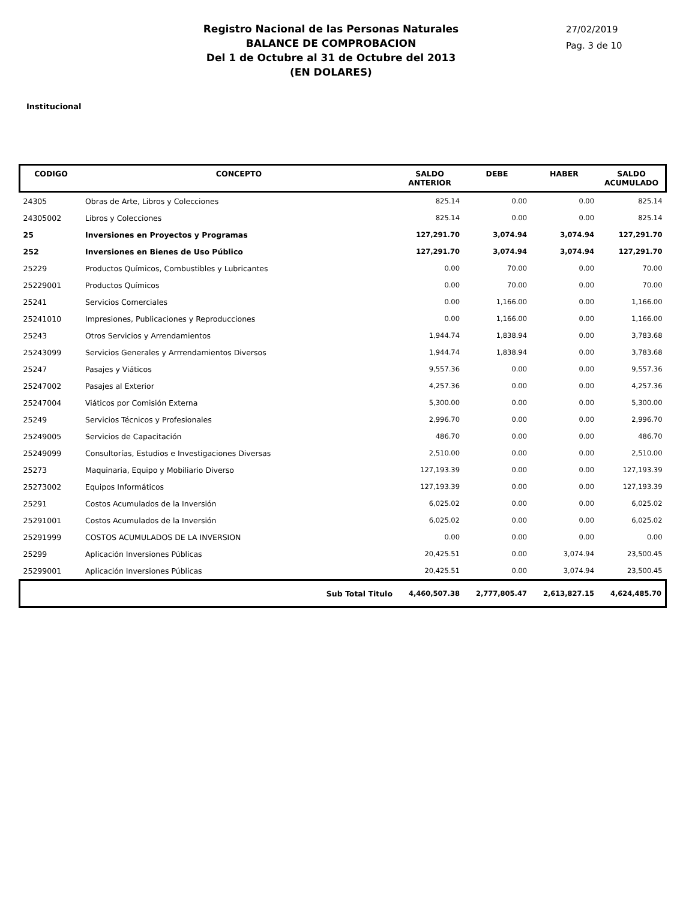Registro Nacional de las Personas Naturales
BALANCE DE COMPROBACION
Del 1 de Octubre al 31 de Octubre del 2013
(EN DOLARES)
27/02/2019
Pag. 3 de 10
Institucional
| CODIGO | CONCEPTO | SALDO ANTERIOR | DEBE | HABER | SALDO ACUMULADO |
| --- | --- | --- | --- | --- | --- |
| 24305 | Obras de Arte, Libros y Colecciones | 825.14 | 0.00 | 0.00 | 825.14 |
| 24305002 | Libros y Colecciones | 825.14 | 0.00 | 0.00 | 825.14 |
| 25 | Inversiones en Proyectos y Programas | 127,291.70 | 3,074.94 | 3,074.94 | 127,291.70 |
| 252 | Inversiones en Bienes de Uso Público | 127,291.70 | 3,074.94 | 3,074.94 | 127,291.70 |
| 25229 | Productos Químicos, Combustibles y Lubricantes | 0.00 | 70.00 | 0.00 | 70.00 |
| 25229001 | Productos Químicos | 0.00 | 70.00 | 0.00 | 70.00 |
| 25241 | Servicios Comerciales | 0.00 | 1,166.00 | 0.00 | 1,166.00 |
| 25241010 | Impresiones, Publicaciones y Reproducciones | 0.00 | 1,166.00 | 0.00 | 1,166.00 |
| 25243 | Otros Servicios y Arrendamientos | 1,944.74 | 1,838.94 | 0.00 | 3,783.68 |
| 25243099 | Servicios Generales y Arrrendamientos Diversos | 1,944.74 | 1,838.94 | 0.00 | 3,783.68 |
| 25247 | Pasajes y Viáticos | 9,557.36 | 0.00 | 0.00 | 9,557.36 |
| 25247002 | Pasajes al Exterior | 4,257.36 | 0.00 | 0.00 | 4,257.36 |
| 25247004 | Viáticos por Comisión Externa | 5,300.00 | 0.00 | 0.00 | 5,300.00 |
| 25249 | Servicios Técnicos y Profesionales | 2,996.70 | 0.00 | 0.00 | 2,996.70 |
| 25249005 | Servicios de Capacitación | 486.70 | 0.00 | 0.00 | 486.70 |
| 25249099 | Consultorías, Estudios e Investigaciones Diversas | 2,510.00 | 0.00 | 0.00 | 2,510.00 |
| 25273 | Maquinaria, Equipo y Mobiliario Diverso | 127,193.39 | 0.00 | 0.00 | 127,193.39 |
| 25273002 | Equipos Informáticos | 127,193.39 | 0.00 | 0.00 | 127,193.39 |
| 25291 | Costos Acumulados de la Inversión | 6,025.02 | 0.00 | 0.00 | 6,025.02 |
| 25291001 | Costos Acumulados de la Inversión | 6,025.02 | 0.00 | 0.00 | 6,025.02 |
| 25291999 | COSTOS ACUMULADOS DE LA INVERSION | 0.00 | 0.00 | 0.00 | 0.00 |
| 25299 | Aplicación Inversiones Públicas | 20,425.51 | 0.00 | 3,074.94 | 23,500.45 |
| 25299001 | Aplicación Inversiones Públicas | 20,425.51 | 0.00 | 3,074.94 | 23,500.45 |
| | Sub Total Titulo | 4,460,507.38 | 2,777,805.47 | 2,613,827.15 | 4,624,485.70 |